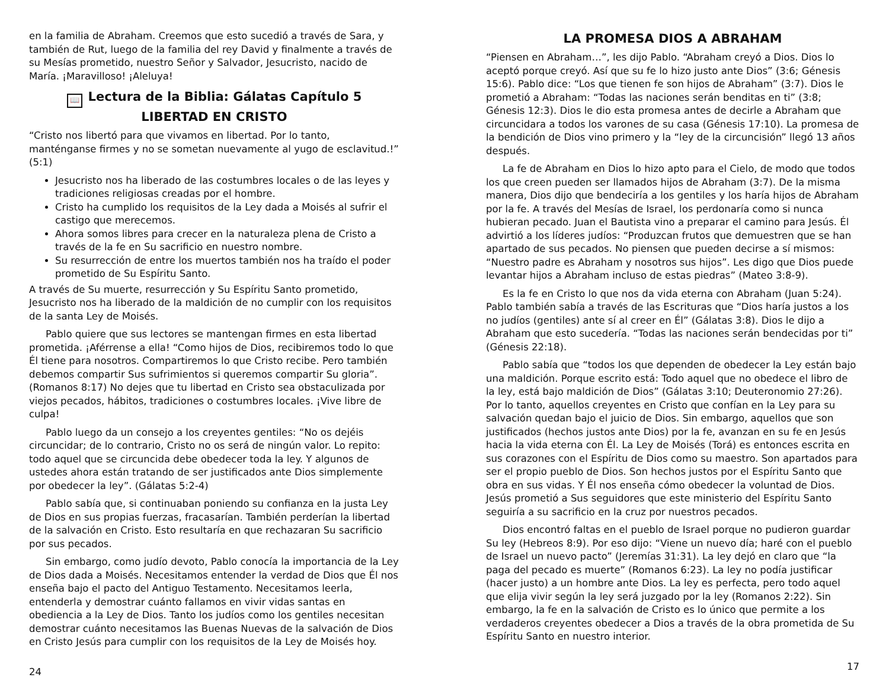en la familia de Abraham. Creemos que esto sucedió a través de Sara, y también de Rut, luego de la familia del rey David y finalmente a través de su Mesías prometido, nuestro Señor y Salvador, Jesucristo, nacido de María. ¡Maravilloso! ¡Aleluya!
📖 Lectura de la Biblia: Gálatas Capítulo 5
LIBERTAD EN CRISTO
“Cristo nos libertó para que vivamos en libertad. Por lo tanto, manténganse firmes y no se sometan nuevamente al yugo de esclavitud.!” (5:1)
Jesucristo nos ha liberado de las costumbres locales o de las leyes y tradiciones religiosas creadas por el hombre.
Cristo ha cumplido los requisitos de la Ley dada a Moisés al sufrir el castigo que merecemos.
Ahora somos libres para crecer en la naturaleza plena de Cristo a través de la fe en Su sacrificio en nuestro nombre.
Su resurrección de entre los muertos también nos ha traído el poder prometido de Su Espíritu Santo.
A través de Su muerte, resurrección y Su Espíritu Santo prometido, Jesucristo nos ha liberado de la maldición de no cumplir con los requisitos de la santa Ley de Moisés.
Pablo quiere que sus lectores se mantengan firmes en esta libertad prometida. ¡Aférrense a ella! “Como hijos de Dios, recibiremos todo lo que Él tiene para nosotros. Compartiremos lo que Cristo recibe. Pero también debemos compartir Sus sufrimientos si queremos compartir Su gloria”. (Romanos 8:17) No dejes que tu libertad en Cristo sea obstaculizada por viejos pecados, hábitos, tradiciones o costumbres locales. ¡Vive libre de culpa!
Pablo luego da un consejo a los creyentes gentiles: “No os dejéis circuncidar; de lo contrario, Cristo no os será de ningún valor. Lo repito: todo aquel que se circuncida debe obedecer toda la ley. Y algunos de ustedes ahora están tratando de ser justificados ante Dios simplemente por obedecer la ley”. (Gálatas 5:2-4)
Pablo sabía que, si continuaban poniendo su confianza en la justa Ley de Dios en sus propias fuerzas, fracasarían. También perderían la libertad de la salvación en Cristo. Esto resultaría en que rechazaran Su sacrificio por sus pecados.
Sin embargo, como judío devoto, Pablo conocía la importancia de la Ley de Dios dada a Moisés. Necesitamos entender la verdad de Dios que Él nos enseña bajo el pacto del Antiguo Testamento. Necesitamos leerla, entenderla y demostrar cuánto fallamos en vivir vidas santas en obediencia a la Ley de Dios. Tanto los judíos como los gentiles necesitan demostrar cuánto necesitamos las Buenas Nuevas de la salvación de Dios en Cristo Jesús para cumplir con los requisitos de la Ley de Moisés hoy.
24
LA PROMESA DIOS A ABRAHAM
“Piensen en Abraham…”, les dijo Pablo. “Abraham creyó a Dios. Dios lo aceptó porque creyó. Así que su fe lo hizo justo ante Dios” (3:6; Génesis 15:6). Pablo dice: “Los que tienen fe son hijos de Abraham” (3:7). Dios le prometió a Abraham: “Todas las naciones serán benditas en ti” (3:8; Génesis 12:3). Dios le dio esta promesa antes de decirle a Abraham que circuncidara a todos los varones de su casa (Génesis 17:10). La promesa de la bendición de Dios vino primero y la “ley de la circuncisión” llegó 13 años después.
La fe de Abraham en Dios lo hizo apto para el Cielo, de modo que todos los que creen pueden ser llamados hijos de Abraham (3:7). De la misma manera, Dios dijo que bendeciría a los gentiles y los haría hijos de Abraham por la fe. A través del Mesías de Israel, los perdonaría como si nunca hubieran pecado. Juan el Bautista vino a preparar el camino para Jesús. Él advirtió a los líderes judíos: “Produzcan frutos que demuestren que se han apartado de sus pecados. No piensen que pueden decirse a sí mismos: “Nuestro padre es Abraham y nosotros sus hijos”. Les digo que Dios puede levantar hijos a Abraham incluso de estas piedras” (Mateo 3:8-9).
Es la fe en Cristo lo que nos da vida eterna con Abraham (Juan 5:24). Pablo también sabía a través de las Escrituras que “Dios haría justos a los no judíos (gentiles) ante sí al creer en Él” (Gálatas 3:8). Dios le dijo a Abraham que esto sucedería. “Todas las naciones serán bendecidas por ti” (Génesis 22:18).
Pablo sabía que “todos los que dependen de obedecer la Ley están bajo una maldición. Porque escrito está: Todo aquel que no obedece el libro de la ley, está bajo maldición de Dios” (Gálatas 3:10; Deuteronomio 27:26). Por lo tanto, aquellos creyentes en Cristo que confían en la Ley para su salvación quedan bajo el juicio de Dios. Sin embargo, aquellos que son justificados (hechos justos ante Dios) por la fe, avanzan en su fe en Jesús hacia la vida eterna con Él. La Ley de Moisés (Torá) es entonces escrita en sus corazones con el Espíritu de Dios como su maestro. Son apartados para ser el propio pueblo de Dios. Son hechos justos por el Espíritu Santo que obra en sus vidas. Y Él nos enseña cómo obedecer la voluntad de Dios. Jesús prometió a Sus seguidores que este ministerio del Espíritu Santo seguiría a su sacrificio en la cruz por nuestros pecados.
Dios encontró faltas en el pueblo de Israel porque no pudieron guardar Su ley (Hebreos 8:9). Por eso dijo: “Viene un nuevo día; haré con el pueblo de Israel un nuevo pacto” (Jeremías 31:31). La ley dejó en claro que “la paga del pecado es muerte” (Romanos 6:23). La ley no podía justificar (hacer justo) a un hombre ante Dios. La ley es perfecta, pero todo aquel que elija vivir según la ley será juzgado por la ley (Romanos 2:22). Sin embargo, la fe en la salvación de Cristo es lo único que permite a los verdaderos creyentes obedecer a Dios a través de la obra prometida de Su Espíritu Santo en nuestro interior.
17